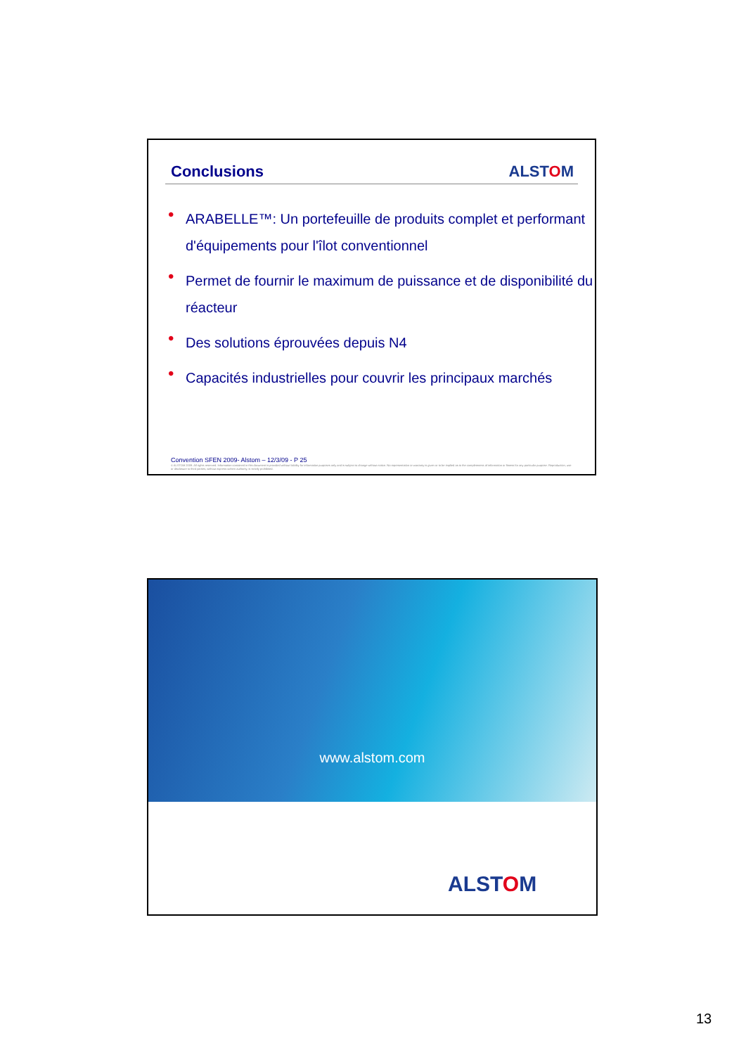Conclusions ALSTOM
• ARABELLE™: Un portefeuille de produits complet et performant d'équipements pour l'îlot conventionnel
• Permet de fournir le maximum de puissance et de disponibilité du réacteur
• Des solutions éprouvées depuis N4
• Capacités industrielles pour couvrir les principaux marchés
Convention SFEN 2009- Alstom – 12/3/09 - P 25
© ALSTOM 2009. All rights reserved. Information contained in this document is provided without liability for information purposes only and is subject to change without notice. No representation or warranty is given or to be implied as to the completeness of information or fitness for any particular purpose. Reproduction, use or disclosure to third parties, without express written authority, is strictly prohibited.
www.alstom.com
ALSTOM
13